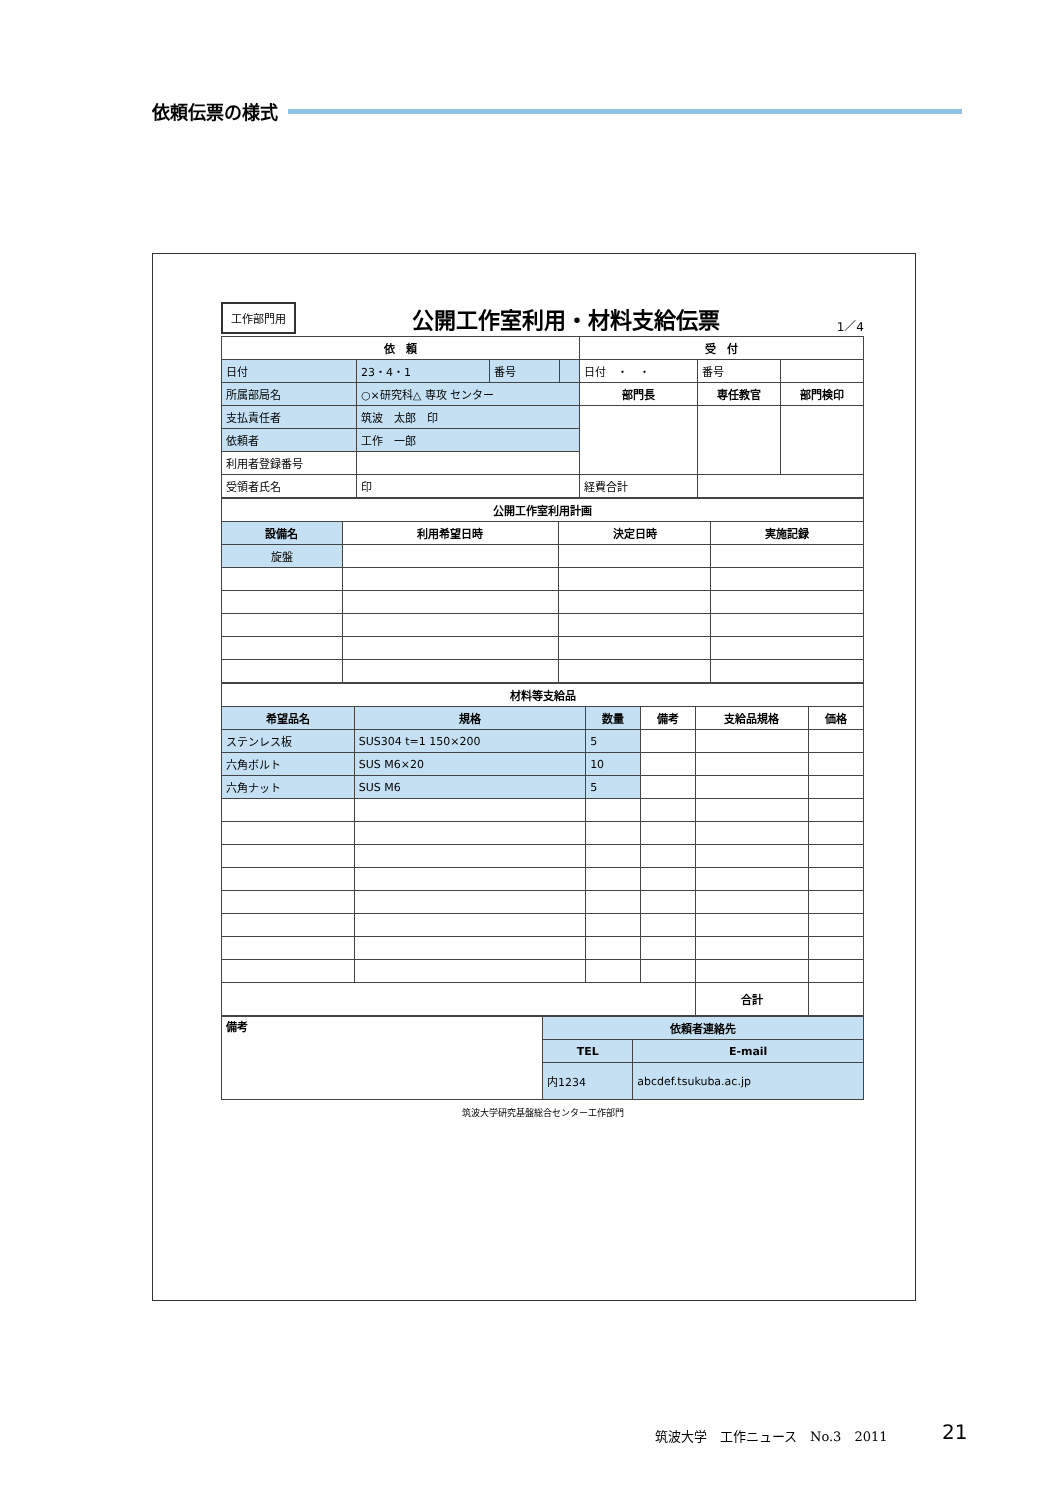依頼伝票の様式
工作部門用 公開工作室利用・材料支給伝票 1／4
| 依 頼 | | | | 受 付 | | |
| --- | --- | --- | --- | --- | --- | --- |
| 日付 | 23・4・1 | 番号 | | 日付 ・ ・ | 番号 | |
| 所属部局名 | ○×研究科△ 専攻 センター | | | 部門長 | 専任教官 | 部門検印 |
| 支払責任者 | 筑波 太郎 印 | | | | | |
| 依頼者 | 工作 一郎 | | | | | |
| 利用者登録番号 | | | | | | |
| 受領者氏名 | 印 | | | 経費合計 | | |
| 公開工作室利用計画 | | | |
| --- | --- | --- | --- |
| 設備名 | 利用希望日時 | 決定日時 | 実施記録 |
| 旋盤 | | | |
| 材料等支給品 | | | | | |
| --- | --- | --- | --- | --- | --- |
| 希望品名 | 規格 | 数量 | 備考 | 支給品規格 | 価格 |
| ステンレス板 | SUS304 t=1 150×200 | 5 | | | |
| 六角ボルト | SUS M6×20 | 10 | | | |
| 六角ナット | SUS M6 | 5 | | | |
| | | | | 合計 | |
| 備考 | 依頼者連絡先 | |
| | TEL | E-mail |
| | 内1234 | abcdef.tsukuba.ac.jp |
筑波大学研究基盤総合センター工作部門
筑波大学　工作ニュース　No.3　2011 21